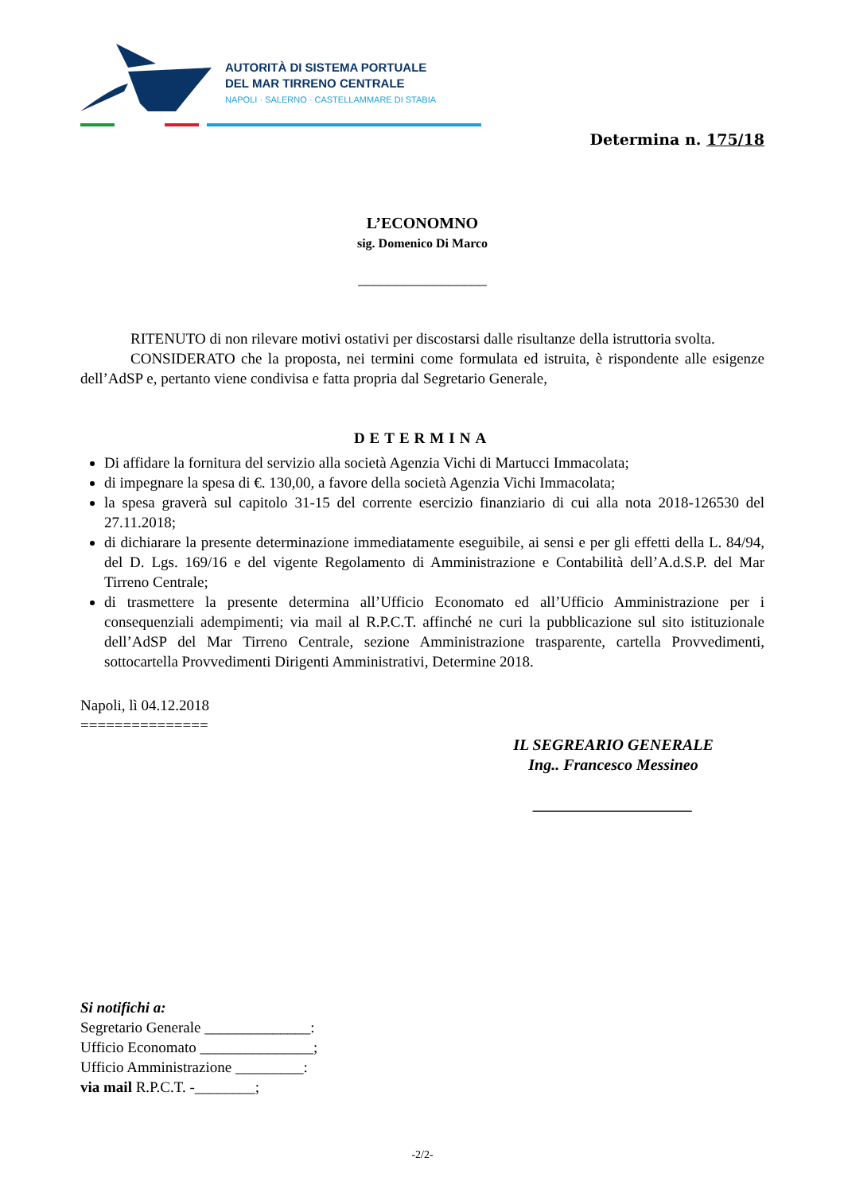AUTORITÀ DI SISTEMA PORTUALE
DEL MAR TIRRENO CENTRALE
NAPOLI · SALERNO · CASTELLAMMARE DI STABIA
Determina n. 175/18
L’ECONOMNO
sig. Domenico Di Marco
_________________
RITENUTO di non rilevare motivi ostativi per discostarsi dalle risultanze della istruttoria svolta.
CONSIDERATO che la proposta, nei termini come formulata ed istruita, è rispondente alle esigenze dell’AdSP e, pertanto viene condivisa e fatta propria dal Segretario Generale,
DETERMINA
Di affidare la fornitura del servizio alla società Agenzia Vichi di Martucci Immacolata;
di impegnare la spesa di €. 130,00, a favore della società Agenzia Vichi Immacolata;
la spesa graverà sul capitolo 31-15 del corrente esercizio finanziario di cui alla nota 2018-126530 del 27.11.2018;
di dichiarare la presente determinazione immediatamente eseguibile, ai sensi e per gli effetti della L. 84/94, del D. Lgs. 169/16 e del vigente Regolamento di Amministrazione e Contabilità dell’A.d.S.P. del Mar Tirreno Centrale;
di trasmettere la presente determina all’Ufficio Economato ed all’Ufficio Amministrazione per i consequenziali adempimenti; via mail al R.P.C.T. affinché ne curi la pubblicazione sul sito istituzionale dell’AdSP del Mar Tirreno Centrale, sezione Amministrazione trasparente, cartella Provvedimenti, sottocartella Provvedimenti Dirigenti Amministrativi, Determine 2018.
Napoli, lì 04.12.2018
===============
IL SEGREARIO GENERALE
Ing.. Francesco Messineo
____________________
Si notifichi a:
Segretario Generale ______________:
Ufficio Economato _______________;
Ufficio Amministrazione _________:
via mail R.P.C.T. -________;
-2/2-